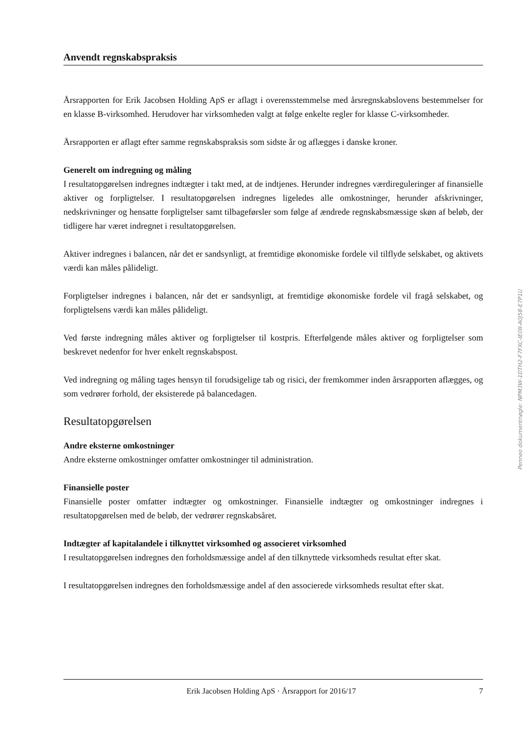Anvendt regnskabspraksis
Årsrapporten for Erik Jacobsen Holding ApS er aflagt i overensstemmelse med årsregnskabslovens bestemmelser for en klasse B-virksomhed. Herudover har virksomheden valgt at følge enkelte regler for klasse C-virksomheder.
Årsrapporten er aflagt efter samme regnskabspraksis som sidste år og aflægges i danske kroner.
Generelt om indregning og måling
I resultatopgørelsen indregnes indtægter i takt med, at de indtjenes. Herunder indregnes værdireguleringer af finansielle aktiver og forpligtelser. I resultatopgørelsen indregnes ligeledes alle omkostninger, herunder afskrivninger, nedskrivninger og hensatte forpligtelser samt tilbageførsler som følge af ændrede regnskabsmæssige skøn af beløb, der tidligere har været indregnet i resultatopgørelsen.
Aktiver indregnes i balancen, når det er sandsynligt, at fremtidige økonomiske fordele vil tilflyde selskabet, og aktivets værdi kan måles pålideligt.
Forpligtelser indregnes i balancen, når det er sandsynligt, at fremtidige økonomiske fordele vil fragå selskabet, og forpligtelsens værdi kan måles pålideligt.
Ved første indregning måles aktiver og forpligtelser til kostpris. Efterfølgende måles aktiver og forpligtelser som beskrevet nedenfor for hver enkelt regnskabspost.
Ved indregning og måling tages hensyn til forudsigelige tab og risici, der fremkommer inden årsrapporten aflægges, og som vedrører forhold, der eksisterede på balancedagen.
Resultatopgørelsen
Andre eksterne omkostninger
Andre eksterne omkostninger omfatter omkostninger til administration.
Finansielle poster
Finansielle poster omfatter indtægter og omkostninger. Finansielle indtægter og omkostninger indregnes i resultatopgørelsen med de beløb, der vedrører regnskabsåret.
Indtægter af kapitalandele i tilknyttet virksomhed og associeret virksomhed
I resultatopgørelsen indregnes den forholdsmæssige andel af den tilknyttede virksomheds resultat efter skat.
I resultatopgørelsen indregnes den forholdsmæssige andel af den associerede virksomheds resultat efter skat.
Penneo dokumentnøgle: NPM3W-1DTH2-F7FXC-IE0II-A0J58-E7P1U
Erik Jacobsen Holding ApS · Årsrapport for 2016/17 7